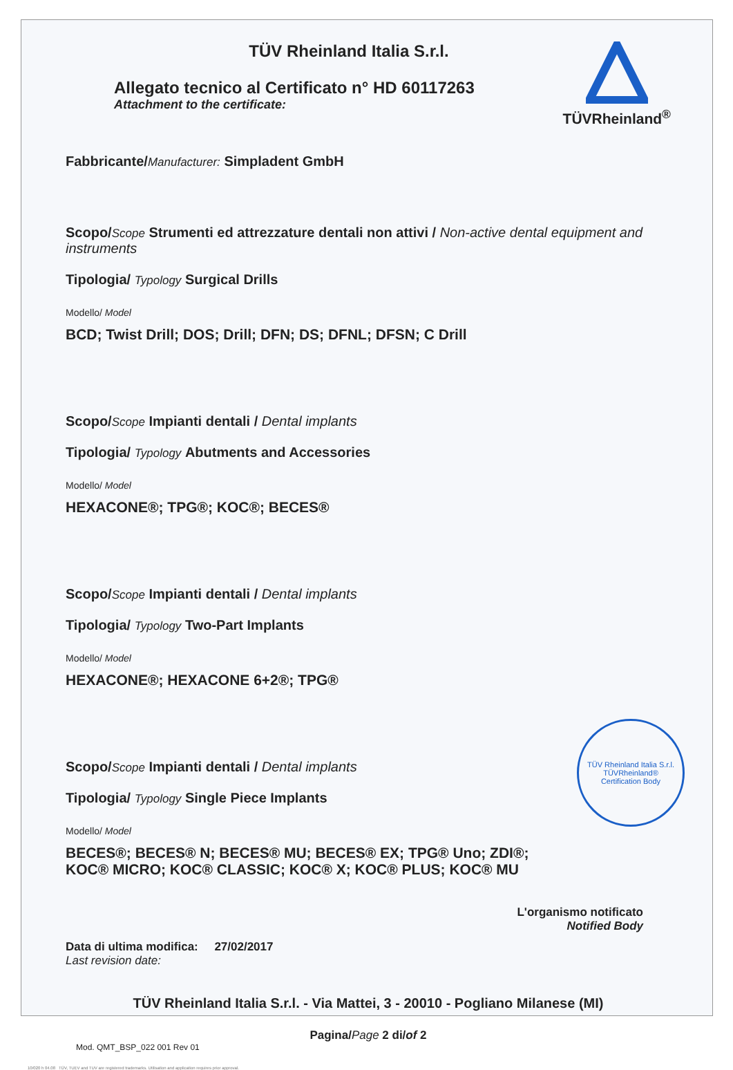TÜVRheinland<sup>®</sup>
TÜV Rheinland Italia S.r.l.
Allegato tecnico al Certificato n° HD 60117263
Attachment to the certificate:
Fabbricante/Manufacturer: Simpladent GmbH
Scopo/Scope Strumenti ed attrezzature dentali non attivi / Non-active dental equipment and instruments
Tipologia/ Typology Surgical Drills
Modello/ Model
BCD; Twist Drill; DOS; Drill; DFN; DS; DFNL; DFSN; C Drill
Scopo/Scope Impianti dentali / Dental implants
Tipologia/ Typology Abutments and Accessories
Modello/ Model
HEXACONE®; TPG®; KOC®; BECES®
Scopo/Scope Impianti dentali / Dental implants
Tipologia/ Typology Two-Part Implants
Modello/ Model
HEXACONE®; HEXACONE 6+2®; TPG®
Scopo/Scope Impianti dentali / Dental implants
Tipologia/ Typology Single Piece Implants
Modello/ Model
BECES®; BECES® N; BECES® MU; BECES® EX; TPG® Uno; ZDI®; KOC® MICRO; KOC® CLASSIC; KOC® X; KOC® PLUS; KOC® MU
L'organismo notificato
Notified Body
Data di ultima modifica: 27/02/2017
Last revision date:
TÜV Rheinland Italia S.r.l. - Via Mattei, 3 - 20010 - Pogliano Milanese (MI)
Pagina/Page 2 di/of 2
Mod. QMT_BSP_022 001 Rev 01
10/020 h 04.08 TÜV, TUEV and TUV are registered trademarks. Utilisation and application requires prior approval.
TÜV Rheinland Italia S.r.l.
TÜVRheinland®
Certification Body